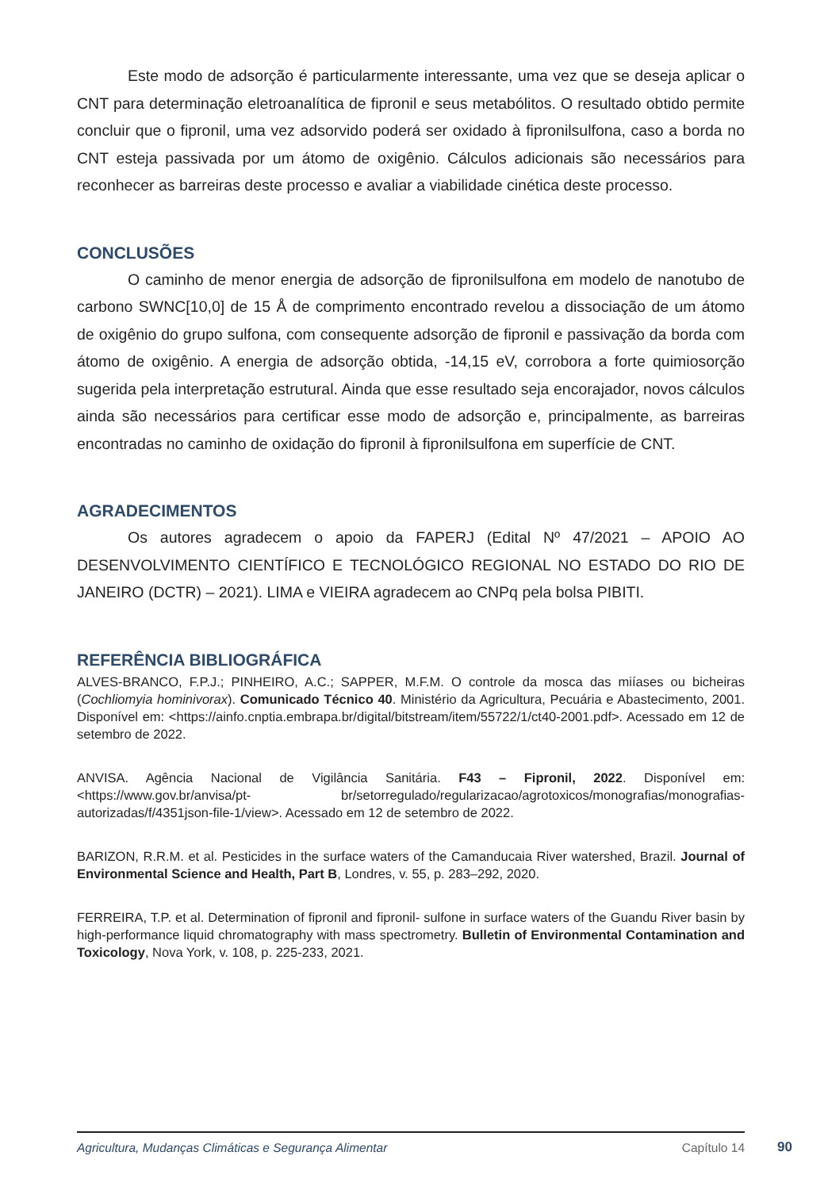Este modo de adsorção é particularmente interessante, uma vez que se deseja aplicar o CNT para determinação eletroanalítica de fipronil e seus metabólitos. O resultado obtido permite concluir que o fipronil, uma vez adsorvido poderá ser oxidado à fipronilsulfona, caso a borda no CNT esteja passivada por um átomo de oxigênio. Cálculos adicionais são necessários para reconhecer as barreiras deste processo e avaliar a viabilidade cinética deste processo.
CONCLUSÕES
O caminho de menor energia de adsorção de fipronilsulfona em modelo de nanotubo de carbono SWNC[10,0] de 15 Å de comprimento encontrado revelou a dissociação de um átomo de oxigênio do grupo sulfona, com consequente adsorção de fipronil e passivação da borda com átomo de oxigênio. A energia de adsorção obtida, -14,15 eV, corrobora a forte quimiosorção sugerida pela interpretação estrutural. Ainda que esse resultado seja encorajador, novos cálculos ainda são necessários para certificar esse modo de adsorção e, principalmente, as barreiras encontradas no caminho de oxidação do fipronil à fipronilsulfona em superfície de CNT.
AGRADECIMENTOS
Os autores agradecem o apoio da FAPERJ (Edital Nº 47/2021 – APOIO AO DESENVOLVIMENTO CIENTÍFICO E TECNOLÓGICO REGIONAL NO ESTADO DO RIO DE JANEIRO (DCTR) – 2021). LIMA e VIEIRA agradecem ao CNPq pela bolsa PIBITI.
REFERÊNCIA BIBLIOGRÁFICA
ALVES-BRANCO, F.P.J.; PINHEIRO, A.C.; SAPPER, M.F.M. O controle da mosca das miíases ou bicheiras (Cochliomyia hominivorax). Comunicado Técnico 40. Ministério da Agricultura, Pecuária e Abastecimento, 2001. Disponível em: <https://ainfo.cnptia.embrapa.br/digital/bitstream/item/55722/1/ct40-2001.pdf>. Acessado em 12 de setembro de 2022.
ANVISA. Agência Nacional de Vigilância Sanitária. F43 – Fipronil, 2022. Disponível em: <https://www.gov.br/anvisa/pt- br/setorregulado/regularizacao/agrotoxicos/monografias/monografias-autorizadas/f/4351json-file-1/view>. Acessado em 12 de setembro de 2022.
BARIZON, R.R.M. et al. Pesticides in the surface waters of the Camanducaia River watershed, Brazil. Journal of Environmental Science and Health, Part B, Londres, v. 55, p. 283–292, 2020.
FERREIRA, T.P. et al. Determination of fipronil and fipronil- sulfone in surface waters of the Guandu River basin by high-performance liquid chromatography with mass spectrometry. Bulletin of Environmental Contamination and Toxicology, Nova York, v. 108, p. 225-233, 2021.
Agricultura, Mudanças Climáticas e Segurança Alimentar Capítulo 14
90